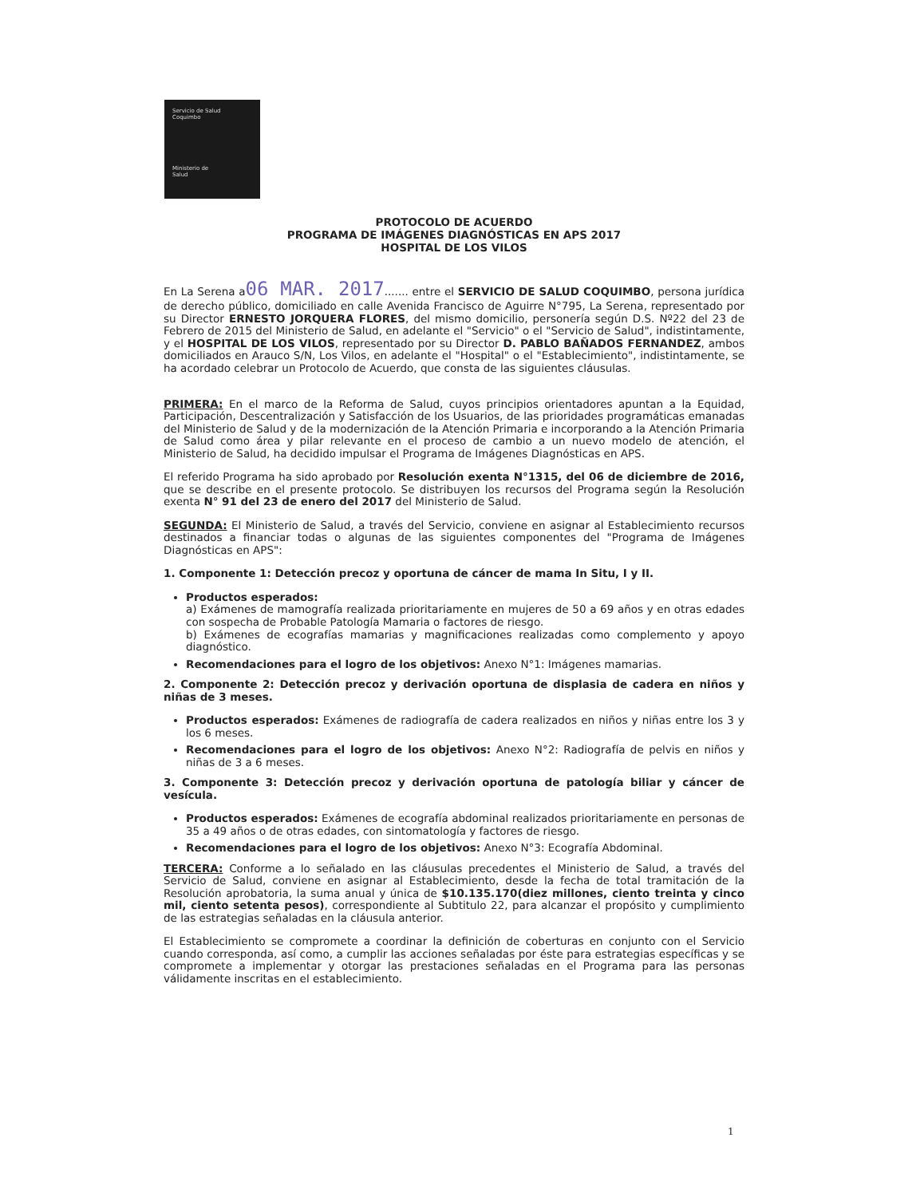Servicio de Salud
Coquimbo
Ministerio de
Salud
PROTOCOLO DE ACUERDO
PROGRAMA DE IMÁGENES DIAGNÓSTICAS EN APS 2017
HOSPITAL DE LOS VILOS
En La Serena a06 MAR. 2017....... entre el SERVICIO DE SALUD COQUIMBO, persona jurídica de derecho público, domiciliado en calle Avenida Francisco de Aguirre N°795, La Serena, representado por su Director ERNESTO JORQUERA FLORES, del mismo domicilio, personería según D.S. Nº22 del 23 de Febrero de 2015 del Ministerio de Salud, en adelante el "Servicio" o el "Servicio de Salud", indistintamente, y el HOSPITAL DE LOS VILOS, representado por su Director D. PABLO BAÑADOS FERNANDEZ, ambos domiciliados en Arauco S/N, Los Vilos, en adelante el "Hospital" o el "Establecimiento", indistintamente, se ha acordado celebrar un Protocolo de Acuerdo, que consta de las siguientes cláusulas.
PRIMERA: En el marco de la Reforma de Salud, cuyos principios orientadores apuntan a la Equidad, Participación, Descentralización y Satisfacción de los Usuarios, de las prioridades programáticas emanadas del Ministerio de Salud y de la modernización de la Atención Primaria e incorporando a la Atención Primaria de Salud como área y pilar relevante en el proceso de cambio a un nuevo modelo de atención, el Ministerio de Salud, ha decidido impulsar el Programa de Imágenes Diagnósticas en APS.
El referido Programa ha sido aprobado por Resolución exenta N°1315, del 06 de diciembre de 2016, que se describe en el presente protocolo. Se distribuyen los recursos del Programa según la Resolución exenta N° 91 del 23 de enero del 2017 del Ministerio de Salud.
SEGUNDA: El Ministerio de Salud, a través del Servicio, conviene en asignar al Establecimiento recursos destinados a financiar todas o algunas de las siguientes componentes del "Programa de Imágenes Diagnósticas en APS":
1. Componente 1: Detección precoz y oportuna de cáncer de mama In Situ, I y II.
Productos esperados:
a) Exámenes de mamografía realizada prioritariamente en mujeres de 50 a 69 años y en otras edades con sospecha de Probable Patología Mamaria o factores de riesgo.
b) Exámenes de ecografías mamarias y magnificaciones realizadas como complemento y apoyo diagnóstico.
Recomendaciones para el logro de los objetivos: Anexo N°1: Imágenes mamarias.
2. Componente 2: Detección precoz y derivación oportuna de displasia de cadera en niños y niñas de 3 meses.
Productos esperados: Exámenes de radiografía de cadera realizados en niños y niñas entre los 3 y los 6 meses.
Recomendaciones para el logro de los objetivos: Anexo N°2: Radiografía de pelvis en niños y niñas de 3 a 6 meses.
3. Componente 3: Detección precoz y derivación oportuna de patología biliar y cáncer de vesícula.
Productos esperados: Exámenes de ecografía abdominal realizados prioritariamente en personas de 35 a 49 años o de otras edades, con sintomatología y factores de riesgo.
Recomendaciones para el logro de los objetivos: Anexo N°3: Ecografía Abdominal.
TERCERA: Conforme a lo señalado en las cláusulas precedentes el Ministerio de Salud, a través del Servicio de Salud, conviene en asignar al Establecimiento, desde la fecha de total tramitación de la Resolución aprobatoria, la suma anual y única de $10.135.170(diez millones, ciento treinta y cinco mil, ciento setenta pesos), correspondiente al Subtitulo 22, para alcanzar el propósito y cumplimiento de las estrategias señaladas en la cláusula anterior.
El Establecimiento se compromete a coordinar la definición de coberturas en conjunto con el Servicio cuando corresponda, así como, a cumplir las acciones señaladas por éste para estrategias específicas y se compromete a implementar y otorgar las prestaciones señaladas en el Programa para las personas válidamente inscritas en el establecimiento.
1